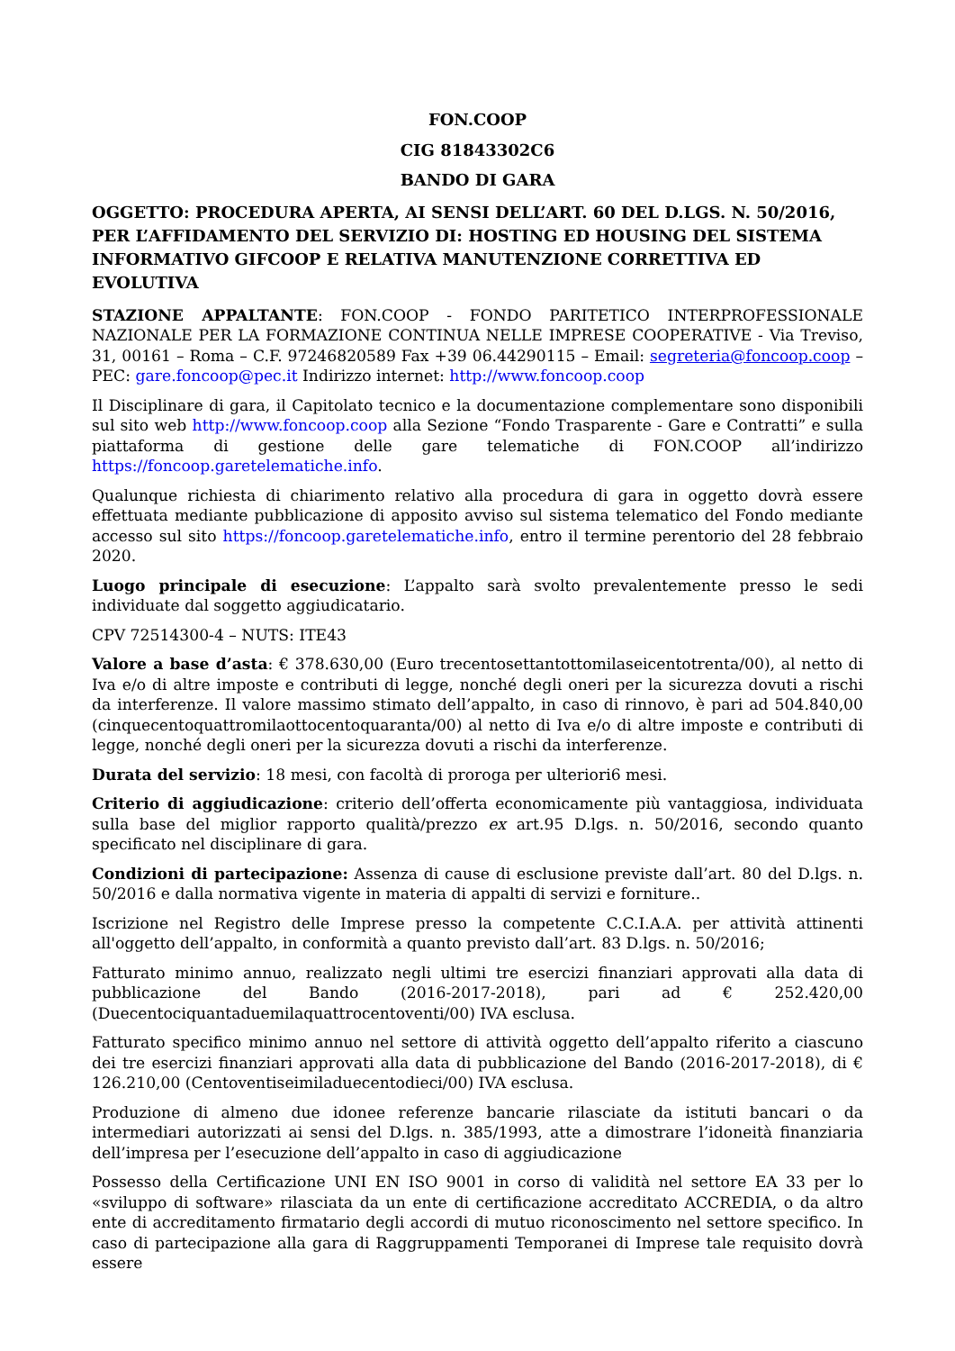FON.COOP
CIG 81843302C6
BANDO DI GARA
OGGETTO: PROCEDURA APERTA, AI SENSI DELL’ART. 60 DEL D.LGS. N. 50/2016, PER L’AFFIDAMENTO DEL SERVIZIO DI: HOSTING ED HOUSING DEL SISTEMA INFORMATIVO GIFCOOP E RELATIVA MANUTENZIONE CORRETTIVA ED EVOLUTIVA
STAZIONE APPALTANTE: FON.COOP - FONDO PARITETICO INTERPROFESSIONALE NAZIONALE PER LA FORMAZIONE CONTINUA NELLE IMPRESE COOPERATIVE - Via Treviso, 31, 00161 – Roma – C.F. 97246820589 Fax +39 06.44290115 – Email: segreteria@foncoop.coop – PEC: gare.foncoop@pec.it Indirizzo internet: http://www.foncoop.coop
Il Disciplinare di gara, il Capitolato tecnico e la documentazione complementare sono disponibili sul sito web http://www.foncoop.coop alla Sezione “Fondo Trasparente - Gare e Contratti” e sulla piattaforma di gestione delle gare telematiche di FON.COOP all’indirizzo https://foncoop.garetelematiche.info.
Qualunque richiesta di chiarimento relativo alla procedura di gara in oggetto dovrà essere effettuata mediante pubblicazione di apposito avviso sul sistema telematico del Fondo mediante accesso sul sito https://foncoop.garetelematiche.info, entro il termine perentorio del 28 febbraio 2020.
Luogo principale di esecuzione: L’appalto sarà svolto prevalentemente presso le sedi individuate dal soggetto aggiudicatario.
CPV 72514300-4 – NUTS: ITE43
Valore a base d’asta: € 378.630,00 (Euro trecentosettantottomilaseicentotrenta/00), al netto di Iva e/o di altre imposte e contributi di legge, nonché degli oneri per la sicurezza dovuti a rischi da interferenze. Il valore massimo stimato dell’appalto, in caso di rinnovo, è pari ad 504.840,00 (cinquecentoquattromilaottocentoquaranta/00) al netto di Iva e/o di altre imposte e contributi di legge, nonché degli oneri per la sicurezza dovuti a rischi da interferenze.
Durata del servizio: 18 mesi, con facoltà di proroga per ulteriori6 mesi.
Criterio di aggiudicazione: criterio dell’offerta economicamente più vantaggiosa, individuata sulla base del miglior rapporto qualità/prezzo ex art.95 D.lgs. n. 50/2016, secondo quanto specificato nel disciplinare di gara.
Condizioni di partecipazione: Assenza di cause di esclusione previste dall’art. 80 del D.lgs. n. 50/2016 e dalla normativa vigente in materia di appalti di servizi e forniture..
Iscrizione nel Registro delle Imprese presso la competente C.C.I.A.A. per attività attinenti all'oggetto dell’appalto, in conformità a quanto previsto dall’art. 83 D.lgs. n. 50/2016;
Fatturato minimo annuo, realizzato negli ultimi tre esercizi finanziari approvati alla data di pubblicazione del Bando (2016-2017-2018), pari ad € 252.420,00 (Duecentociquantaduemilaquattrocentoventi/00) IVA esclusa.
Fatturato specifico minimo annuo nel settore di attività oggetto dell’appalto riferito a ciascuno dei tre esercizi finanziari approvati alla data di pubblicazione del Bando (2016-2017-2018), di € 126.210,00 (Centoventiseimiladuecentodieci/00) IVA esclusa.
Produzione di almeno due idonee referenze bancarie rilasciate da istituti bancari o da intermediari autorizzati ai sensi del D.lgs. n. 385/1993, atte a dimostrare l’idoneità finanziaria dell’impresa per l’esecuzione dell’appalto in caso di aggiudicazione
Possesso della Certificazione UNI EN ISO 9001 in corso di validità nel settore EA 33 per lo «sviluppo di software» rilasciata da un ente di certificazione accreditato ACCREDIA, o da altro ente di accreditamento firmatario degli accordi di mutuo riconoscimento nel settore specifico. In caso di partecipazione alla gara di Raggruppamenti Temporanei di Imprese tale requisito dovrà essere